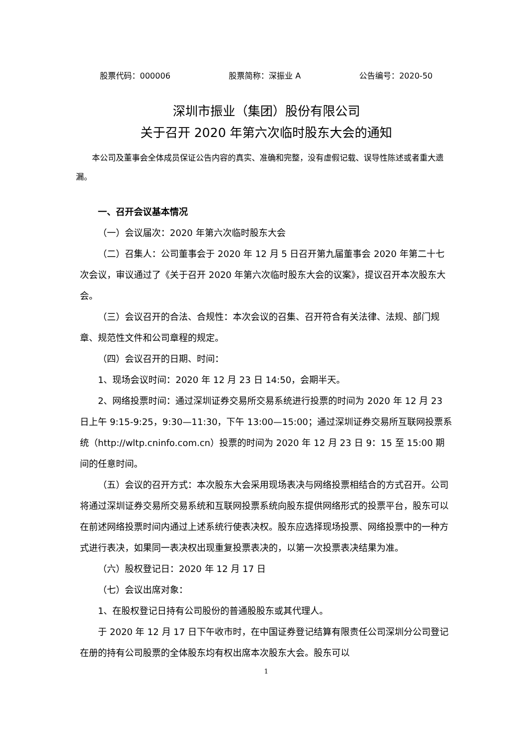股票代码：000006 股票简称：深振业 A 公告编号：2020-50
深圳市振业（集团）股份有限公司
关于召开 2020 年第六次临时股东大会的通知
本公司及董事会全体成员保证公告内容的真实、准确和完整，没有虚假记载、误导性陈述或者重大遗漏。
一、召开会议基本情况
（一）会议届次：2020 年第六次临时股东大会
（二）召集人：公司董事会于 2020 年 12 月 5 日召开第九届董事会 2020 年第二十七次会议，审议通过了《关于召开 2020 年第六次临时股东大会的议案》，提议召开本次股东大会。
（三）会议召开的合法、合规性：本次会议的召集、召开符合有关法律、法规、部门规章、规范性文件和公司章程的规定。
（四）会议召开的日期、时间：
1、现场会议时间：2020 年 12 月 23 日 14:50，会期半天。
2、网络投票时间：通过深圳证券交易所交易系统进行投票的时间为 2020 年 12 月 23 日上午 9:15-9:25，9:30—11:30，下午 13:00—15:00；通过深圳证券交易所互联网投票系统（http://wltp.cninfo.com.cn）投票的时间为 2020 年 12 月 23 日 9：15 至 15:00 期间的任意时间。
（五）会议的召开方式：本次股东大会采用现场表决与网络投票相结合的方式召开。公司将通过深圳证券交易所交易系统和互联网投票系统向股东提供网络形式的投票平台，股东可以在前述网络投票时间内通过上述系统行使表决权。股东应选择现场投票、网络投票中的一种方式进行表决，如果同一表决权出现重复投票表决的，以第一次投票表决结果为准。
（六）股权登记日：2020 年 12 月 17 日
（七）会议出席对象：
1、在股权登记日持有公司股份的普通股股东或其代理人。
于 2020 年 12 月 17 日下午收市时，在中国证券登记结算有限责任公司深圳分公司登记在册的持有公司股票的全体股东均有权出席本次股东大会。股东可以
1